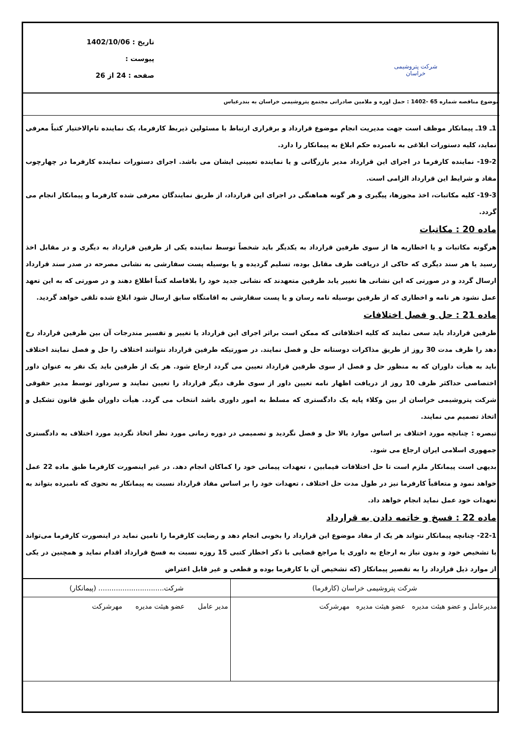شرکت پتروشیمی خراسان
تاریخ : 1402/10/06
پیوست :
صفحه : 24 از 26
موضوع مناقصه شماره 65 -1402 : حمل اوره و ملامین صادراتی مجتمع پتروشیمی خراسان به بندرعباس
1ـ 19ـ پیمانکار موظف است جهت مدیریت انجام موضوع قرارداد و برقراری ارتباط با مسئولین ذیربط کارفرما، یک نماینده تام‌الاختیار کتباً معرفی نماید، کلیه دستورات ابلاغی به نامبرده حکم ابلاغ به پیمانکار را دارد.
19-2- نماینده کارفرما در اجرای این قرارداد مدیر بازرگانی و یا نماینده تعیینی ایشان می باشد. اجرای دستورات نماینده کارفرما در چهارچوب مفاد و شرایط این قرارداد الزامی است.
19-3- کلیه مکاتبات، اخذ مجوزها، پیگیری و هر گونه هماهنگی در اجرای این قرارداد، از طریق نمایندگان معرفی شده کارفرما و پیمانکار انجام می گردد.
ماده 20 : مکاتبات
هرگونه مکاتبات و یا اخطاریه ها از سوی طرفین قرارداد به یکدیگر باید شخصاً توسط نماینده یکی از طرفین قرارداد به دیگری و در مقابل اخذ رسید یا هر سند دیگری که حاکی از دریافت طرف مقابل بوده، تسلیم گردیده و یا بوسیله پست سفارشی به نشانی مصرحه در صدر سند قرارداد ارسال گردد و در صورتی که این نشانی ها تغییر یابد طرفین متعهدند که نشانی جدید خود را بلافاصله کتباً اطلاع دهند و در صورتی که به این تعهد عمل نشود هر نامه و اخطاری که از طرفین بوسیله نامه رسان و یا پست سفارشی به اقامتگاه سابق ارسال شود ابلاغ شده تلقی خواهد گردید.
ماده 21 : حل و فصل اختلافات
طرفین قرارداد باید سعی نمایند که کلیه اختلافاتی که ممکن است براثر اجرای این قرارداد یا تغییر و تفسیر مندرجات آن بین طرفین قرارداد رخ دهد را ظرف مدت 30 روز از طریق مذاکرات دوستانه حل و فصل نمایند. در صورتیکه طرفین قرارداد نتوانند اختلاف را حل و فصل نمایند اختلاف باید به هیأت داوران که به منظور حل و فصل از سوی طرفین قرارداد تعیین می گردد ارجاع شود. هر یک از طرفین باید یک نفر به عنوان داور اختصاصی حداکثر ظرف 10 روز از دریافت اظهار نامه تعیین داور از سوی طرف دیگر قرارداد را تعیین نمایند و سرداور توسط مدیر حقوقی شرکت پتروشیمی خراسان از بین وکلاء پایه یک دادگستری که مسلط به امور داوری باشد انتخاب می گردد. هیأت داوران طبق قانون تشکیل و اتخاذ تصمیم می نمایند.
تبصره : چنانچه مورد اختلاف بر اساس موارد بالا حل و فصل نگردید و تصمیمی در دوره زمانی مورد نظر اتخاذ نگردید مورد اختلاف به دادگستری جمهوری اسلامی ایران ارجاع می شود.
بدیهی است پیمانکار ملزم است تا حل اختلافات فیمابین ، تعهدات پیمانی خود را کماکان انجام دهد. در غیر اینصورت کارفرما طبق ماده 22 عمل خواهد نمود و متعاقباً کارفرما نیز در طول مدت حل اختلاف ، تعهدات خود را بر اساس مفاد قرارداد نسبت به پیمانکار به نحوی که نامبرده بتواند به تعهدات خود عمل نماید انجام خواهد داد.
ماده 22 : فسخ و خاتمه دادن به قرارداد
22-1- چنانچه پیمانکار نتواند هر یک از مفاد موضوع این قرارداد را بخوبی انجام دهد و رضایت کارفرما را تامین نماید در اینصورت کارفرما می‌تواند با تشخیص خود و بدون نیاز به ارجاع به داوری یا مراجع قضایی با ذکر اخطار کتبی 15 روزه نسبت به فسخ قرارداد اقدام نماید و همچنین در یکی از موارد ذیل قرارداد را به تقصیر پیمانکار (که تشخیص آن با کارفرما بوده و قطعی و غیر قابل اعتراض
| شرکت پتروشیمی خراسان (کارفرما) | شرکت.............................. (پیمانکار) |
| مدیرعامل و عضو هیئت مدیره عضو هیئت مدیره مهرشرکت | مدیر عامل عضو هیئت مدیره مهرشرکت |